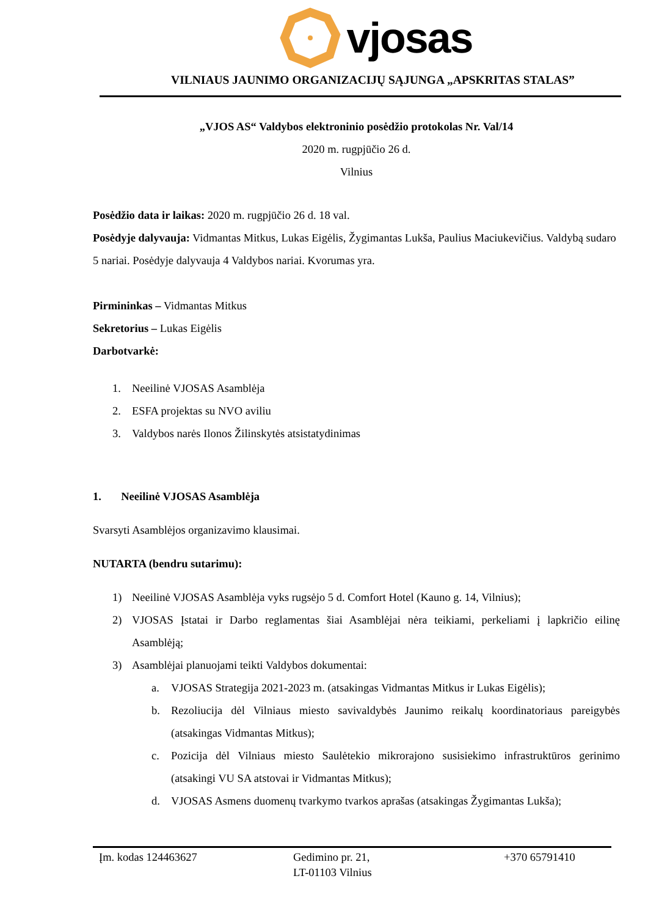vjosas
VILNIAUS JAUNIMO ORGANIZACIJŲ SĄJUNGA „APSKRITAS STALAS”
„VJOS AS“ Valdybos elektroninio posėdžio protokolas Nr. Val/14
2020 m. rugpjūčio 26 d.
Vilnius
Posėdžio data ir laikas: 2020 m. rugpjūčio 26 d. 18 val.
Posėdyje dalyvauja: Vidmantas Mitkus, Lukas Eigėlis, Žygimantas Lukša, Paulius Maciukevičius. Valdybą sudaro 5 nariai. Posėdyje dalyvauja 4 Valdybos nariai. Kvorumas yra.
Pirmininkas – Vidmantas Mitkus
Sekretorius – Lukas Eigėlis
Darbotvarkė:
1. Neeilinė VJOSAS Asamblėja
2. ESFA projektas su NVO aviliu
3. Valdybos narės Ilonos Žilinskytės atsistatydinimas
1. Neeilinė VJOSAS Asamblėja
Svarsyti Asamblėjos organizavimo klausimai.
NUTARTA (bendru sutarimu):
1) Neeilinė VJOSAS Asamblėja vyks rugsėjo 5 d. Comfort Hotel (Kauno g. 14, Vilnius);
2) VJOSAS Įstatai ir Darbo reglamentas šiai Asamblėjai nėra teikiami, perkeliami į lapkričio eilinę Asamblėją;
3) Asamblėjai planuojami teikti Valdybos dokumentai:
a. VJOSAS Strategija 2021-2023 m. (atsakingas Vidmantas Mitkus ir Lukas Eigėlis);
b. Rezoliucija dėl Vilniaus miesto savivaldybės Jaunimo reikalų koordinatoriaus pareigybės (atsakingas Vidmantas Mitkus);
c. Pozicija dėl Vilniaus miesto Saulėtekio mikrorajono susisiekimo infrastruktūros gerinimo (atsakingi VU SA atstovai ir Vidmantas Mitkus);
d. VJOSAS Asmens duomenų tvarkymo tvarkos aprašas (atsakingas Žygimantas Lukša);
Įm. kodas 124463627 Gedimino pr. 21,
LT-01103 Vilnius
+370 65791410